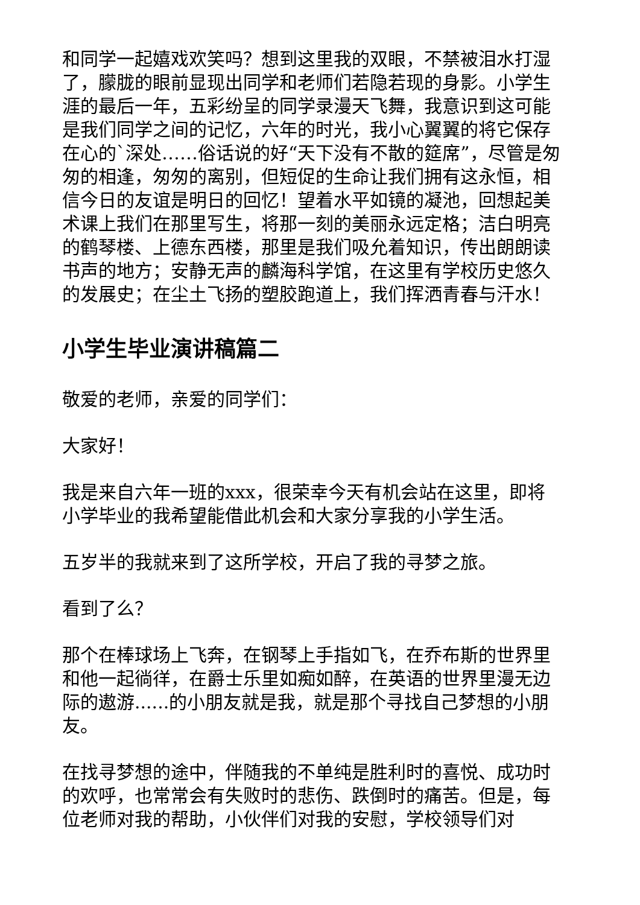和同学一起嬉戏欢笑吗？想到这里我的双眼，不禁被泪水打湿了，朦胧的眼前显现出同学和老师们若隐若现的身影。小学生涯的最后一年，五彩纷呈的同学录漫天飞舞，我意识到这可能是我们同学之间的记忆，六年的时光，我小心翼翼的将它保存在心的`深处……俗话说的好“天下没有不散的筵席”，尽管是匆匆的相逢，匆匆的离别，但短促的生命让我们拥有这永恒，相信今日的友谊是明日的回忆！望着水平如镜的凝池，回想起美术课上我们在那里写生，将那一刻的美丽永远定格；洁白明亮的鹤琴楼、上德东西楼，那里是我们吸允着知识，传出朗朗读书声的地方；安静无声的麟海科学馆，在这里有学校历史悠久的发展史；在尘土飞扬的塑胶跑道上，我们挥洒青春与汗水！
小学生毕业演讲稿篇二
敬爱的老师，亲爱的同学们：
大家好！
我是来自六年一班的xxx，很荣幸今天有机会站在这里，即将小学毕业的我希望能借此机会和大家分享我的小学生活。
五岁半的我就来到了这所学校，开启了我的寻梦之旅。
看到了么？
那个在棒球场上飞奔，在钢琴上手指如飞，在乔布斯的世界里和他一起徜徉，在爵士乐里如痴如醉，在英语的世界里漫无边际的遨游......的小朋友就是我，就是那个寻找自己梦想的小朋友。
在找寻梦想的途中，伴随我的不单纯是胜利时的喜悦、成功时的欢呼，也常常会有失败时的悲伤、跌倒时的痛苦。但是，每位老师对我的帮助，小伙伴们对我的安慰，学校领导们对